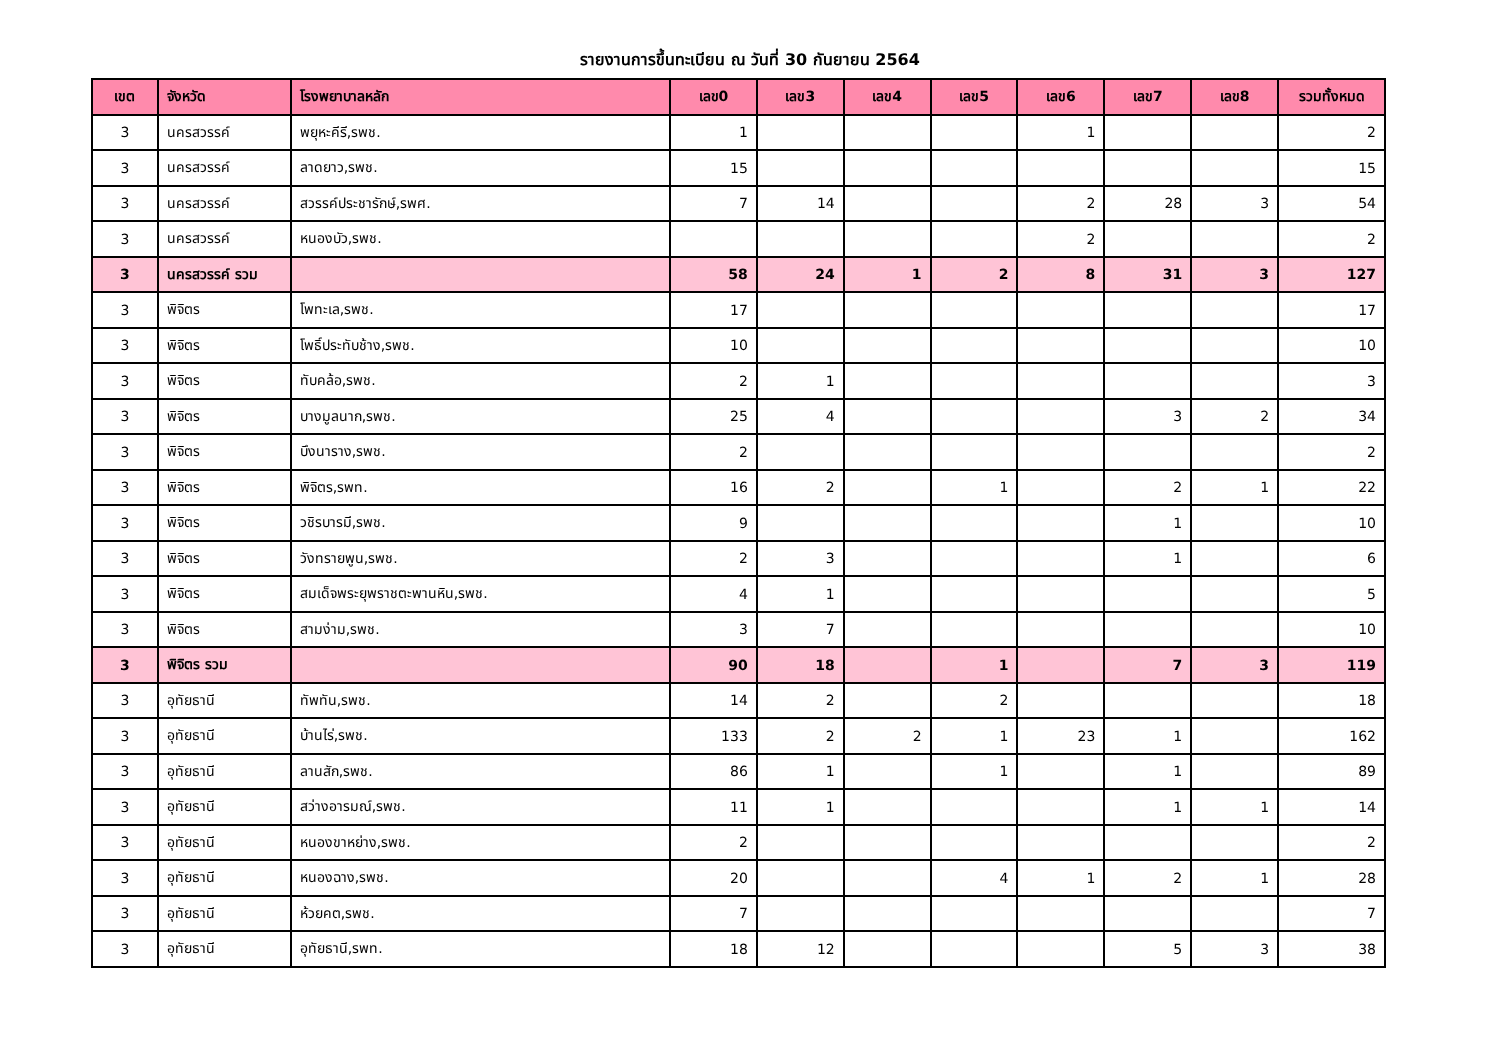รายงานการขึ้นทะเบียน ณ วันที่ 30 กันยายน 2564
| เขต | จังหวัด | โรงพยาบาลหลัก | เลข0 | เลข3 | เลข4 | เลข5 | เลข6 | เลข7 | เลข8 | รวมทั้งหมด |
| --- | --- | --- | --- | --- | --- | --- | --- | --- | --- | --- |
| 3 | นครสวรรค์ | พยุหะคีรี,รพช. | 1 | | | | 1 | | | 2 |
| 3 | นครสวรรค์ | ลาดยาว,รพช. | 15 | | | | | | | 15 |
| 3 | นครสวรรค์ | สวรรค์ประชารักษ์,รพศ. | 7 | 14 | | | 2 | 28 | 3 | 54 |
| 3 | นครสวรรค์ | หนองบัว,รพช. | | | | | 2 | | | 2 |
| 3 | นครสวรรค์ รวม | | 58 | 24 | 1 | 2 | 8 | 31 | 3 | 127 |
| 3 | พิจิตร | โพทะเล,รพช. | 17 | | | | | | | 17 |
| 3 | พิจิตร | โพธิ์ประทับช้าง,รพช. | 10 | | | | | | | 10 |
| 3 | พิจิตร | ทับคล้อ,รพช. | 2 | 1 | | | | | | 3 |
| 3 | พิจิตร | บางมูลนาก,รพช. | 25 | 4 | | | | 3 | 2 | 34 |
| 3 | พิจิตร | บึงนาราง,รพช. | 2 | | | | | | | 2 |
| 3 | พิจิตร | พิจิตร,รพท. | 16 | 2 | | 1 | | 2 | 1 | 22 |
| 3 | พิจิตร | วชิรบารมี,รพช. | 9 | | | | | 1 | | 10 |
| 3 | พิจิตร | วังทรายพูน,รพช. | 2 | 3 | | | | 1 | | 6 |
| 3 | พิจิตร | สมเด็จพระยุพราชตะพานหิน,รพช. | 4 | 1 | | | | | | 5 |
| 3 | พิจิตร | สามง่าม,รพช. | 3 | 7 | | | | | | 10 |
| 3 | พิจิตร รวม | | 90 | 18 | | 1 | | 7 | 3 | 119 |
| 3 | อุทัยธานี | ทัพทัน,รพช. | 14 | 2 | | 2 | | | | 18 |
| 3 | อุทัยธานี | บ้านไร่,รพช. | 133 | 2 | 2 | 1 | 23 | 1 | | 162 |
| 3 | อุทัยธานี | ลานสัก,รพช. | 86 | 1 | | 1 | | 1 | | 89 |
| 3 | อุทัยธานี | สว่างอารมณ์,รพช. | 11 | 1 | | | | 1 | 1 | 14 |
| 3 | อุทัยธานี | หนองขาหย่าง,รพช. | 2 | | | | | | | 2 |
| 3 | อุทัยธานี | หนองฉาง,รพช. | 20 | | | 4 | 1 | 2 | 1 | 28 |
| 3 | อุทัยธานี | ห้วยคต,รพช. | 7 | | | | | | | 7 |
| 3 | อุทัยธานี | อุทัยธานี,รพท. | 18 | 12 | | | | 5 | 3 | 38 |